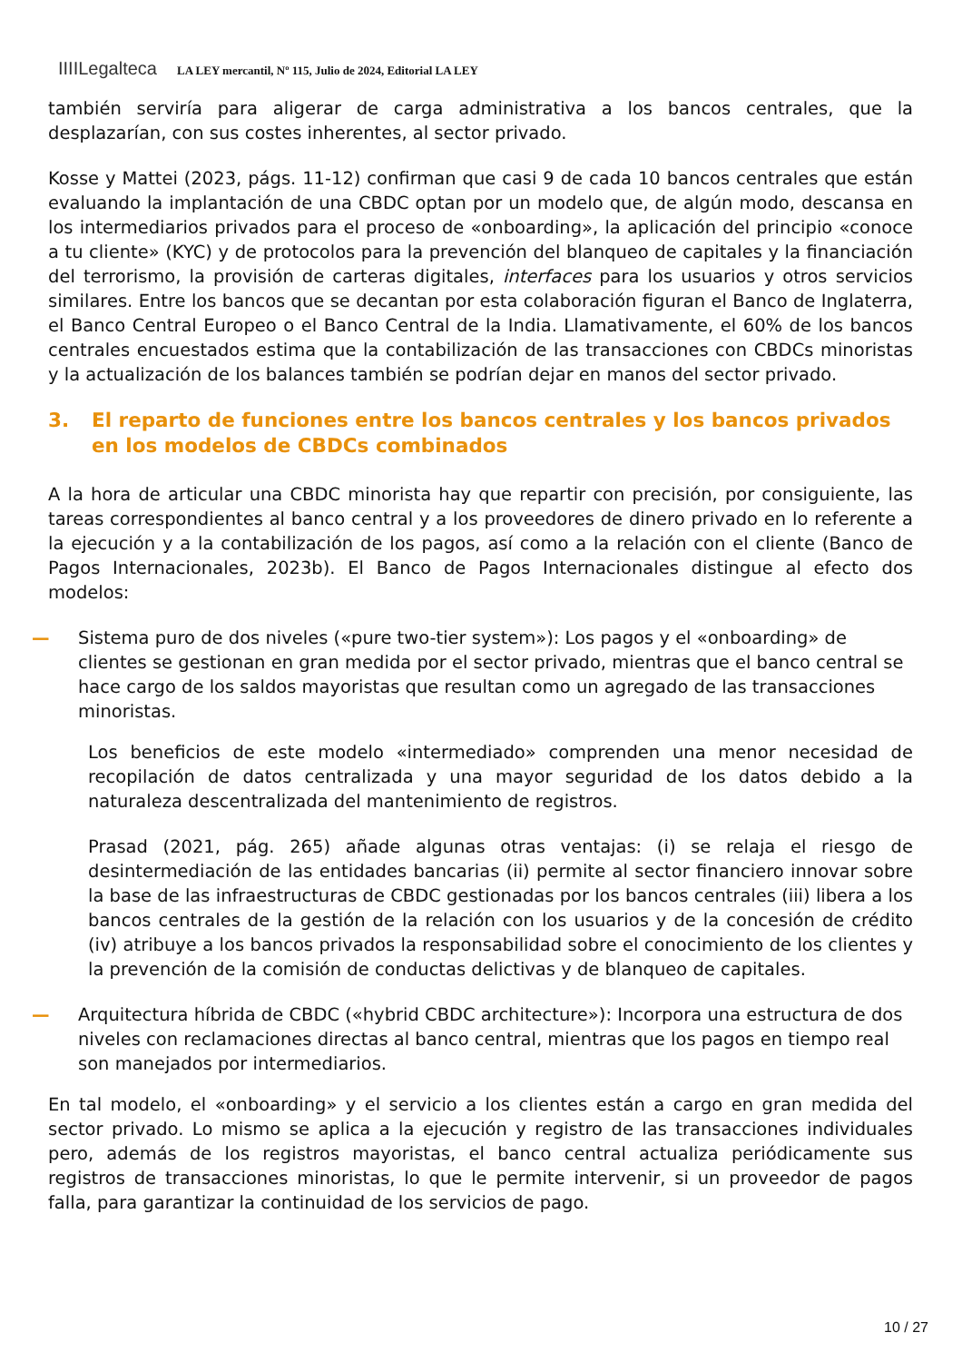IIIILegalteca LA LEY mercantil, Nº 115, Julio de 2024, Editorial LA LEY
también serviría para aligerar de carga administrativa a los bancos centrales, que la desplazarían, con sus costes inherentes, al sector privado.
Kosse y Mattei (2023, págs. 11-12) confirman que casi 9 de cada 10 bancos centrales que están evaluando la implantación de una CBDC optan por un modelo que, de algún modo, descansa en los intermediarios privados para el proceso de «onboarding», la aplicación del principio «conoce a tu cliente» (KYC) y de protocolos para la prevención del blanqueo de capitales y la financiación del terrorismo, la provisión de carteras digitales, interfaces para los usuarios y otros servicios similares. Entre los bancos que se decantan por esta colaboración figuran el Banco de Inglaterra, el Banco Central Europeo o el Banco Central de la India. Llamativamente, el 60% de los bancos centrales encuestados estima que la contabilización de las transacciones con CBDCs minoristas y la actualización de los balances también se podrían dejar en manos del sector privado.
3. El reparto de funciones entre los bancos centrales y los bancos privados en los modelos de CBDCs combinados
A la hora de articular una CBDC minorista hay que repartir con precisión, por consiguiente, las tareas correspondientes al banco central y a los proveedores de dinero privado en lo referente a la ejecución y a la contabilización de los pagos, así como a la relación con el cliente (Banco de Pagos Internacionales, 2023b). El Banco de Pagos Internacionales distingue al efecto dos modelos:
— Sistema puro de dos niveles («pure two-tier system»): Los pagos y el «onboarding» de clientes se gestionan en gran medida por el sector privado, mientras que el banco central se hace cargo de los saldos mayoristas que resultan como un agregado de las transacciones minoristas.
Los beneficios de este modelo «intermediado» comprenden una menor necesidad de recopilación de datos centralizada y una mayor seguridad de los datos debido a la naturaleza descentralizada del mantenimiento de registros.
Prasad (2021, pág. 265) añade algunas otras ventajas: (i) se relaja el riesgo de desintermediación de las entidades bancarias (ii) permite al sector financiero innovar sobre la base de las infraestructuras de CBDC gestionadas por los bancos centrales (iii) libera a los bancos centrales de la gestión de la relación con los usuarios y de la concesión de crédito (iv) atribuye a los bancos privados la responsabilidad sobre el conocimiento de los clientes y la prevención de la comisión de conductas delictivas y de blanqueo de capitales.
— Arquitectura híbrida de CBDC («hybrid CBDC architecture»): Incorpora una estructura de dos niveles con reclamaciones directas al banco central, mientras que los pagos en tiempo real son manejados por intermediarios.
En tal modelo, el «onboarding» y el servicio a los clientes están a cargo en gran medida del sector privado. Lo mismo se aplica a la ejecución y registro de las transacciones individuales pero, además de los registros mayoristas, el banco central actualiza periódicamente sus registros de transacciones minoristas, lo que le permite intervenir, si un proveedor de pagos falla, para garantizar la continuidad de los servicios de pago.
10 / 27